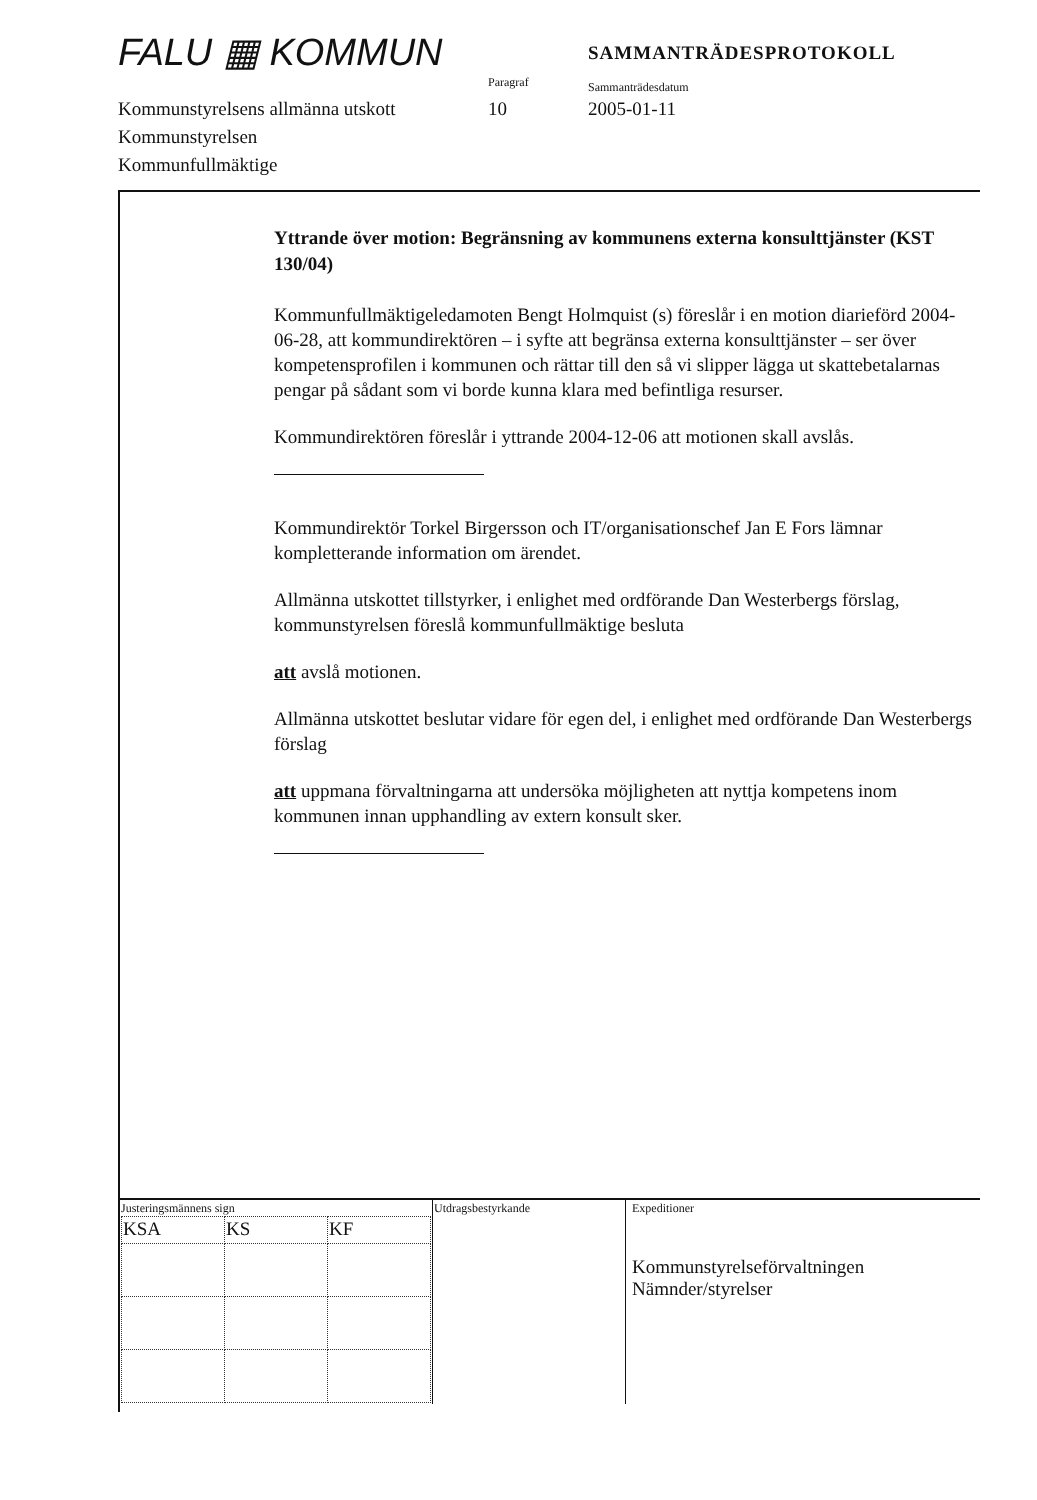FALU ▦ KOMMUN
Paragraf
SAMMANTRÄDESPROTOKOLL
Sammanträdesdatum
Kommunstyrelsens allmänna utskott
Kommunstyrelsen
Kommunfullmäktige
10 2005-01-11
Yttrande över motion: Begränsning av kommunens externa konsulttjänster (KST 130/04)
Kommunfullmäktigeledamoten Bengt Holmquist (s) föreslår i en motion diarieförd 2004-06-28, att kommundirektören – i syfte att begränsa externa konsulttjänster – ser över kompetensprofilen i kommunen och rättar till den så vi slipper lägga ut skattebetalarnas pengar på sådant som vi borde kunna klara med befintliga resurser.
Kommundirektören föreslår i yttrande 2004-12-06 att motionen skall avslås.
Kommundirektör Torkel Birgersson och IT/organisationschef Jan E Fors lämnar kompletterande information om ärendet.
Allmänna utskottet tillstyrker, i enlighet med ordförande Dan Westerbergs förslag, kommunstyrelsen föreslå kommunfullmäktige besluta
att avslå motionen.
Allmänna utskottet beslutar vidare för egen del, i enlighet med ordförande Dan Westerbergs förslag
att uppmana förvaltningarna att undersöka möjligheten att nyttja kompetens inom kommunen innan upphandling av extern konsult sker.
| Justeringsmännens sign / KSA / KS / KF / | Utdragsbestyrkande | Expeditioner Kommunstyrelseförvaltningen Nämnder/styrelser |